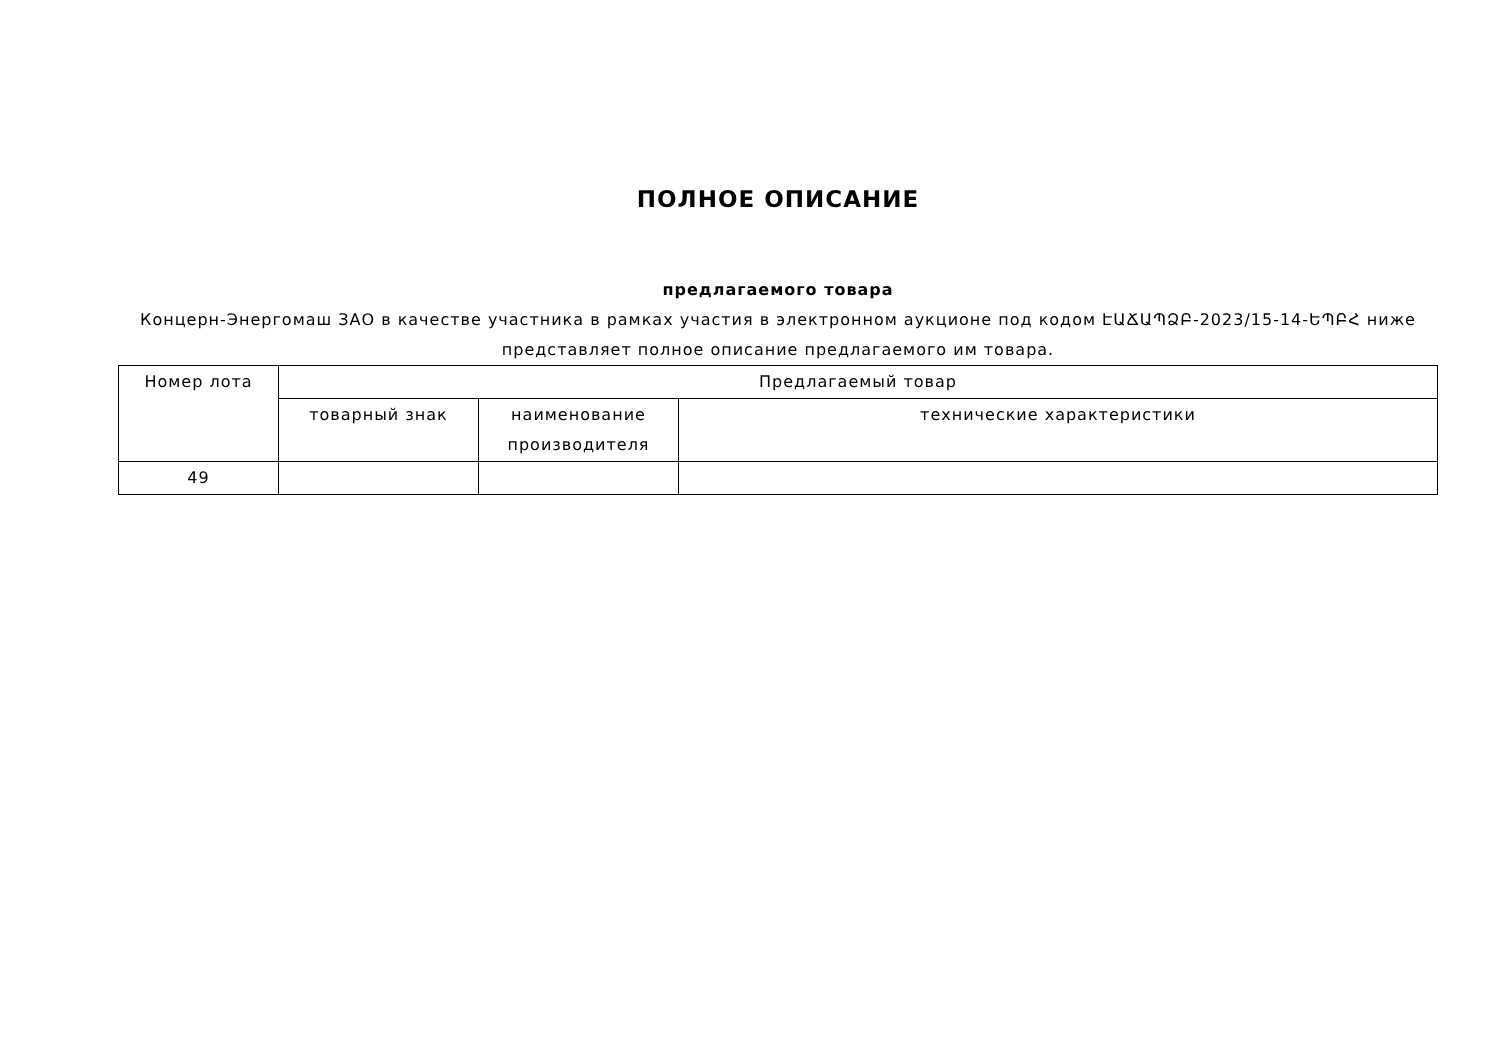ПОЛНОЕ ОПИСАНИЕ
предлагаемого товара
Концерн-Энергомаш ЗАО в качестве участника в рамках участия в электронном аукционе под кодом ԷԱՃԱՊՁԲ-2023/15-14-ԵՊԲՀ ниже представляет полное описание предлагаемого им товара.
| Номер лота | Предлагаемый товар | | |
| --- | --- | --- | --- |
| | товарный знак | наименование производителя | технические характеристики |
| 49 | | | |